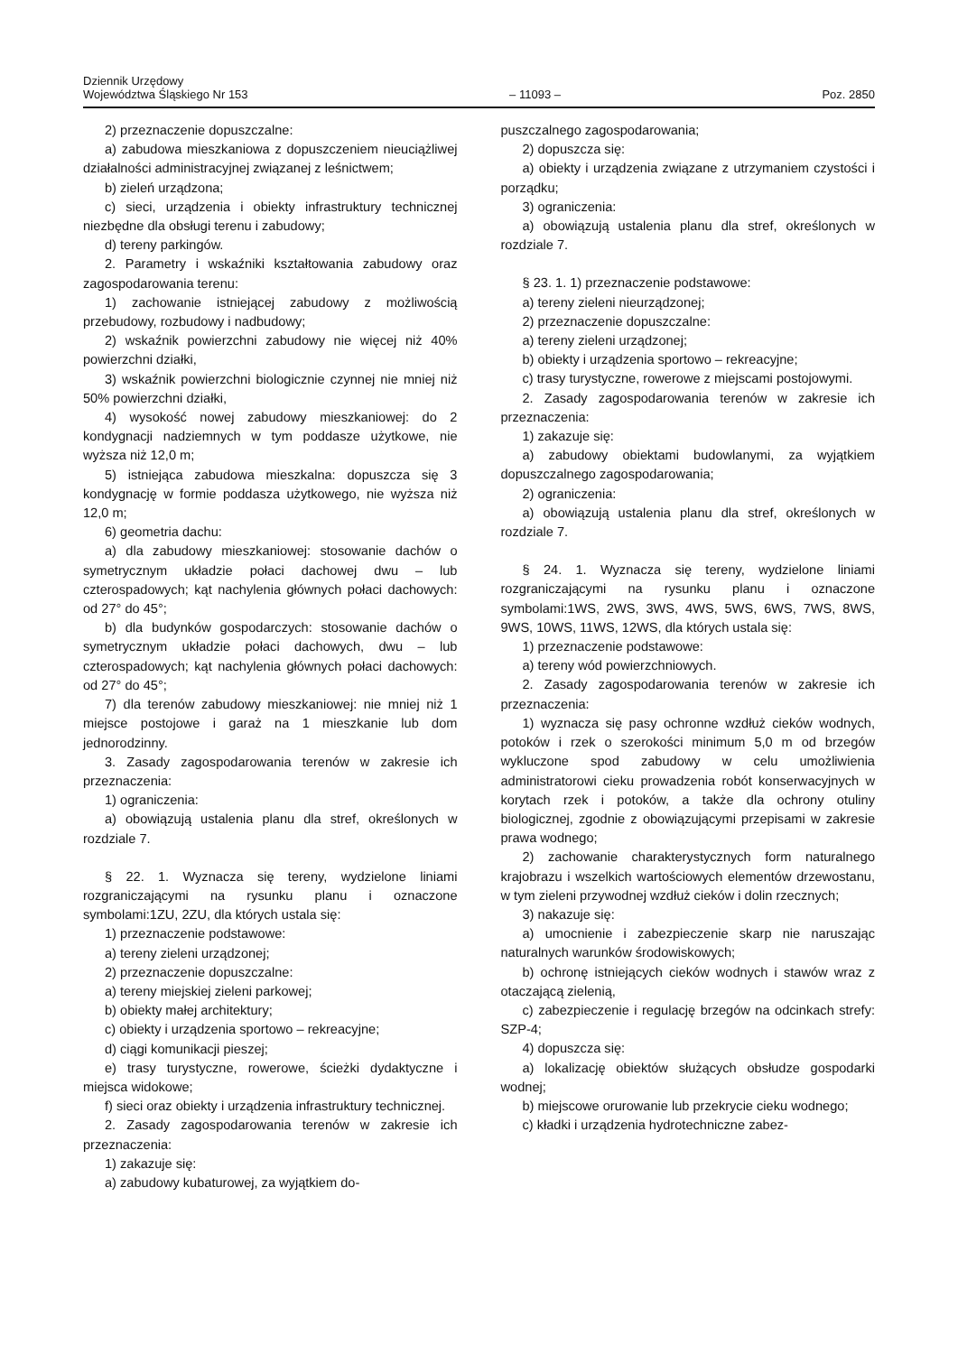Dziennik Urzędowy
Województwa Śląskiego Nr 153
– 11093 –
Poz. 2850
2) przeznaczenie dopuszczalne:
a) zabudowa mieszkaniowa z dopuszczeniem nieuciążliwej działalności administracyjnej związanej z leśnictwem;
b) zieleń urządzona;
c) sieci, urządzenia i obiekty infrastruktury technicznej niezbędne dla obsługi terenu i zabudowy;
d) tereny parkingów.
2. Parametry i wskaźniki kształtowania zabudowy oraz zagospodarowania terenu:
1) zachowanie istniejącej zabudowy z możliwością przebudowy, rozbudowy i nadbudowy;
2) wskaźnik powierzchni zabudowy nie więcej niż 40% powierzchni działki,
3) wskaźnik powierzchni biologicznie czynnej nie mniej niż 50% powierzchni działki,
4) wysokość nowej zabudowy mieszkaniowej: do 2 kondygnacji nadziemnych w tym poddasze użytkowe, nie wyższa niż 12,0 m;
5) istniejąca zabudowa mieszkalna: dopuszcza się 3 kondygnację w formie poddasza użytkowego, nie wyższa niż 12,0 m;
6) geometria dachu:
a) dla zabudowy mieszkaniowej: stosowanie dachów o symetrycznym układzie połaci dachowej dwu – lub czterospadowych; kąt nachylenia głównych połaci dachowych: od 27° do 45°;
b) dla budynków gospodarczych: stosowanie dachów o symetrycznym układzie połaci dachowych, dwu – lub czterospadowych; kąt nachylenia głównych połaci dachowych: od 27° do 45°;
7) dla terenów zabudowy mieszkaniowej: nie mniej niż 1 miejsce postojowe i garaż na 1 mieszkanie lub dom jednorodzinny.
3. Zasady zagospodarowania terenów w zakresie ich przeznaczenia:
1) ograniczenia:
a) obowiązują ustalenia planu dla stref, określonych w rozdziale 7.
§ 22. 1. Wyznacza się tereny, wydzielone liniami rozgraniczającymi na rysunku planu i oznaczone symbolami:1ZU, 2ZU, dla których ustala się:
1) przeznaczenie podstawowe:
a) tereny zieleni urządzonej;
2) przeznaczenie dopuszczalne:
a) tereny miejskiej zieleni parkowej;
b) obiekty małej architektury;
c) obiekty i urządzenia sportowo – rekreacyjne;
d) ciągi komunikacji pieszej;
e) trasy turystyczne, rowerowe, ścieżki dydaktyczne i miejsca widokowe;
f) sieci oraz obiekty i urządzenia infrastruktury technicznej.
2. Zasady zagospodarowania terenów w zakresie ich przeznaczenia:
1) zakazuje się:
a) zabudowy kubaturowej, za wyjątkiem do-
puszczalnego zagospodarowania;
2) dopuszcza się:
a) obiekty i urządzenia związane z utrzymaniem czystości i porządku;
3) ograniczenia:
a) obowiązują ustalenia planu dla stref, określonych w rozdziale 7.
§ 23. 1. 1) przeznaczenie podstawowe:
a) tereny zieleni nieurządzonej;
2) przeznaczenie dopuszczalne:
a) tereny zieleni urządzonej;
b) obiekty i urządzenia sportowo – rekreacyjne;
c) trasy turystyczne, rowerowe z miejscami postojowymi.
2. Zasady zagospodarowania terenów w zakresie ich przeznaczenia:
1) zakazuje się:
a) zabudowy obiektami budowlanymi, za wyjątkiem dopuszczalnego zagospodarowania;
2) ograniczenia:
a) obowiązują ustalenia planu dla stref, określonych w rozdziale 7.
§ 24. 1. Wyznacza się tereny, wydzielone liniami rozgraniczającymi na rysunku planu i oznaczone symbolami:1WS, 2WS, 3WS, 4WS, 5WS, 6WS, 7WS, 8WS, 9WS, 10WS, 11WS, 12WS, dla których ustala się:
1) przeznaczenie podstawowe:
a) tereny wód powierzchniowych.
2. Zasady zagospodarowania terenów w zakresie ich przeznaczenia:
1) wyznacza się pasy ochronne wzdłuż cieków wodnych, potoków i rzek o szerokości minimum 5,0 m od brzegów wykluczone spod zabudowy w celu umożliwienia administratorowi cieku prowadzenia robót konserwacyjnych w korytach rzek i potoków, a także dla ochrony otuliny biologicznej, zgodnie z obowiązującymi przepisami w zakresie prawa wodnego;
2) zachowanie charakterystycznych form naturalnego krajobrazu i wszelkich wartościowych elementów drzewostanu, w tym zieleni przywodnej wzdłuż cieków i dolin rzecznych;
3) nakazuje się:
a) umocnienie i zabezpieczenie skarp nie naruszając naturalnych warunków środowiskowych;
b) ochronę istniejących cieków wodnych i stawów wraz z otaczającą zielenią,
c) zabezpieczenie i regulację brzegów na odcinkach strefy: SZP-4;
4) dopuszcza się:
a) lokalizację obiektów służących obsłudze gospodarki wodnej;
b) miejscowe orurowanie lub przekrycie cieku wodnego;
c) kładki i urządzenia hydrotechniczne zabez-